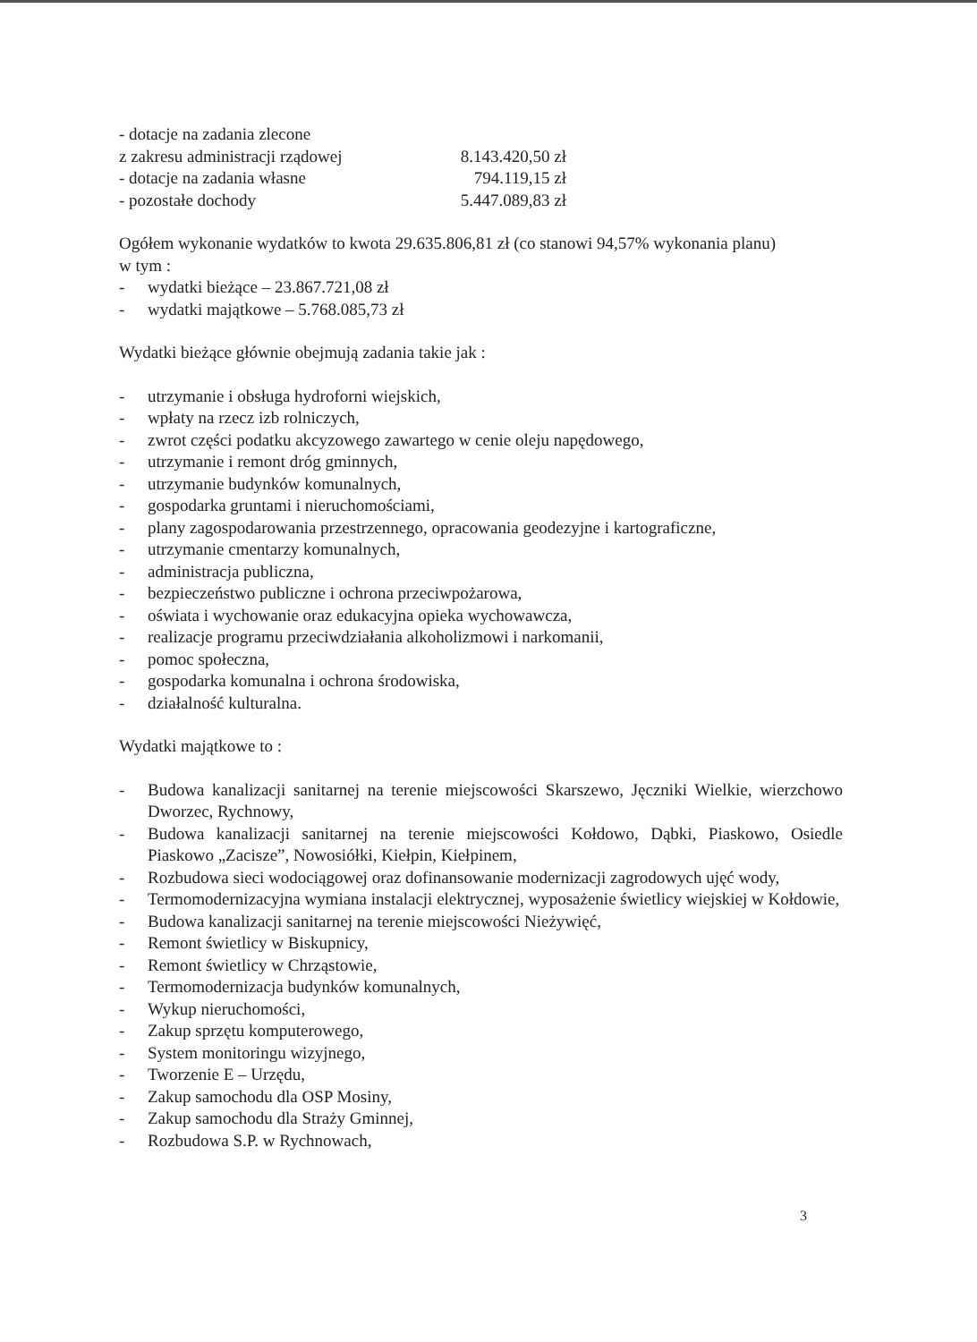- dotacje na zadania zlecone
z zakresu administracji rządowej 8.143.420,50 zł
- dotacje na zadania własne 794.119,15 zł
- pozostałe dochody 5.447.089,83 zł
Ogółem wykonanie wydatków to kwota 29.635.806,81 zł (co stanowi 94,57% wykonania planu)
w tym :
- wydatki bieżące – 23.867.721,08 zł
- wydatki majątkowe – 5.768.085,73 zł
Wydatki bieżące głównie obejmują zadania takie jak :
- utrzymanie i obsługa hydroforni wiejskich,
- wpłaty na rzecz izb rolniczych,
- zwrot części podatku akcyzowego zawartego w cenie oleju napędowego,
- utrzymanie i remont dróg gminnych,
- utrzymanie budynków komunalnych,
- gospodarka gruntami i nieruchomościami,
- plany zagospodarowania przestrzennego, opracowania geodezyjne i kartograficzne,
- utrzymanie cmentarzy komunalnych,
- administracja publiczna,
- bezpieczeństwo publiczne i ochrona przeciwpożarowa,
- oświata i wychowanie oraz edukacyjna opieka wychowawcza,
- realizacje programu przeciwdziałania alkoholizmowi i narkomanii,
- pomoc społeczna,
- gospodarka komunalna i ochrona środowiska,
- działalność kulturalna.
Wydatki majątkowe to :
- Budowa kanalizacji sanitarnej na terenie miejscowości Skarszewo, Jęczniki Wielkie, wierzchowo Dworzec, Rychnowy,
- Budowa kanalizacji sanitarnej na terenie miejscowości Kołdowo, Dąbki, Piaskowo, Osiedle Piaskowo „Zacisze”, Nowosiółki, Kiełpin, Kiełpinem,
- Rozbudowa sieci wodociągowej oraz dofinansowanie modernizacji zagrodowych ujęć wody,
- Termomodernizacyjna wymiana instalacji elektrycznej, wyposażenie świetlicy wiejskiej w Kołdowie,
- Budowa kanalizacji sanitarnej na terenie miejscowości Nieżywięć,
- Remont świetlicy w Biskupnicy,
- Remont świetlicy w Chrząstowie,
- Termomodernizacja budynków komunalnych,
- Wykup nieruchomości,
- Zakup sprzętu komputerowego,
- System monitoringu wizyjnego,
- Tworzenie E – Urzędu,
- Zakup samochodu dla OSP Mosiny,
- Zakup samochodu dla Straży Gminnej,
- Rozbudowa S.P. w Rychnowach,
3